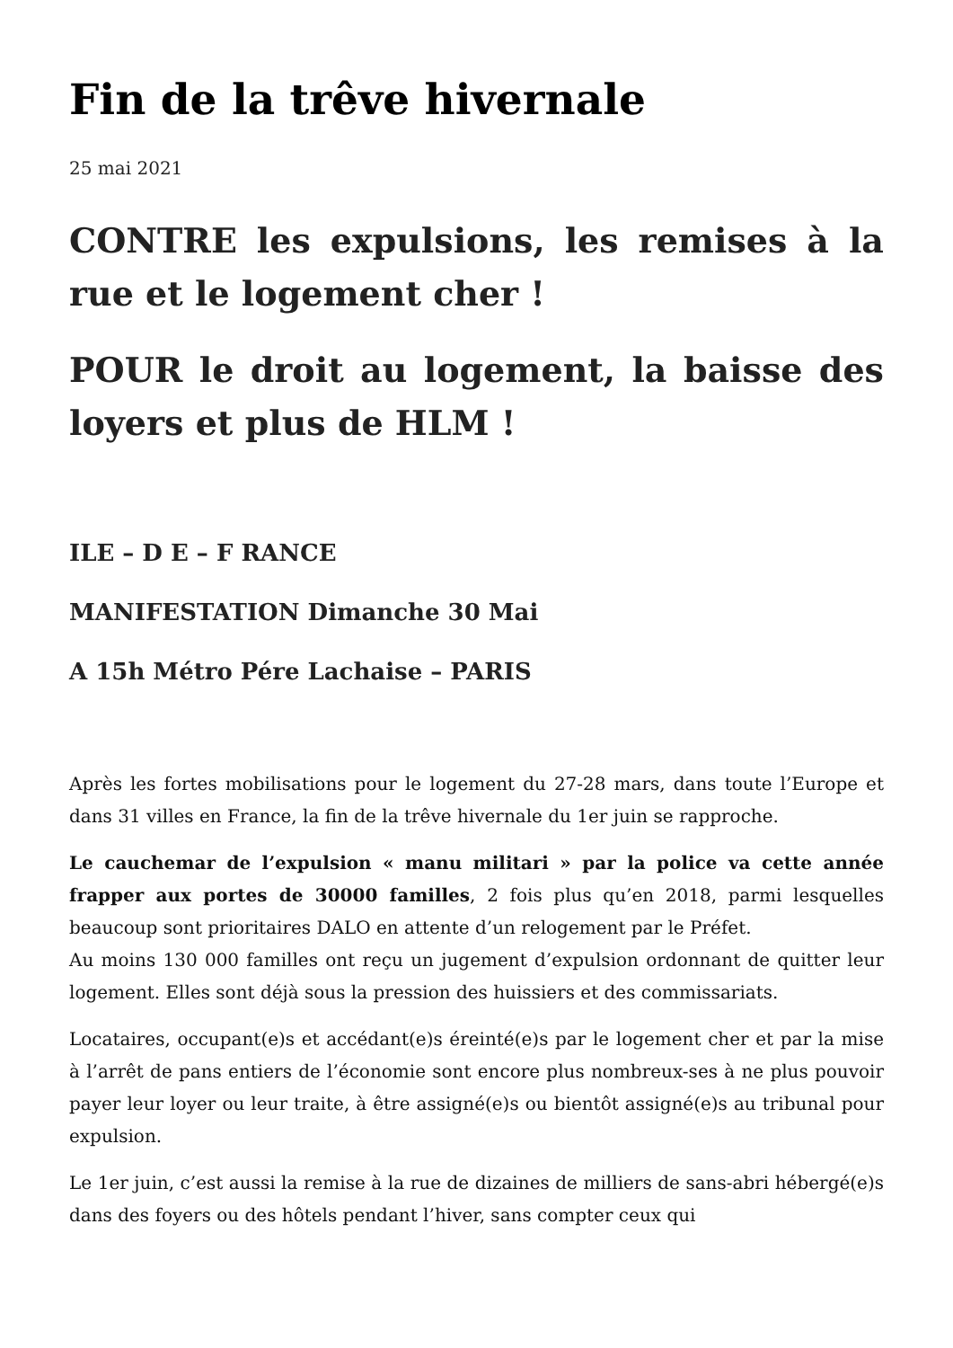Fin de la trêve hivernale
25 mai 2021
CONTRE les expulsions, les remises à la rue et le logement cher !
POUR le droit au logement, la baisse des loyers et plus de HLM !
ILE – D E – F RANCE
MANIFESTATION Dimanche 30 Mai
A 15h Métro Pére Lachaise – PARIS
Après les fortes mobilisations pour le logement du 27-28 mars, dans toute l’Europe et dans 31 villes en France, la fin de la trêve hivernale du 1er juin se rapproche.
Le cauchemar de l’expulsion « manu militari » par la police va cette année frapper aux portes de 30000 familles, 2 fois plus qu’en 2018, parmi lesquelles beaucoup sont prioritaires DALO en attente d’un relogement par le Préfet.
Au moins 130 000 familles ont reçu un jugement d’expulsion ordonnant de quitter leur logement. Elles sont déjà sous la pression des huissiers et des commissariats.
Locataires, occupant(e)s et accédant(e)s éreinté(e)s par le logement cher et par la mise à l’arrêt de pans entiers de l’économie sont encore plus nombreux-ses à ne plus pouvoir payer leur loyer ou leur traite, à être assigné(e)s ou bientôt assigné(e)s au tribunal pour expulsion.
Le 1er juin, c’est aussi la remise à la rue de dizaines de milliers de sans-abri hébergé(e)s dans des foyers ou des hôtels pendant l’hiver, sans compter ceux qui